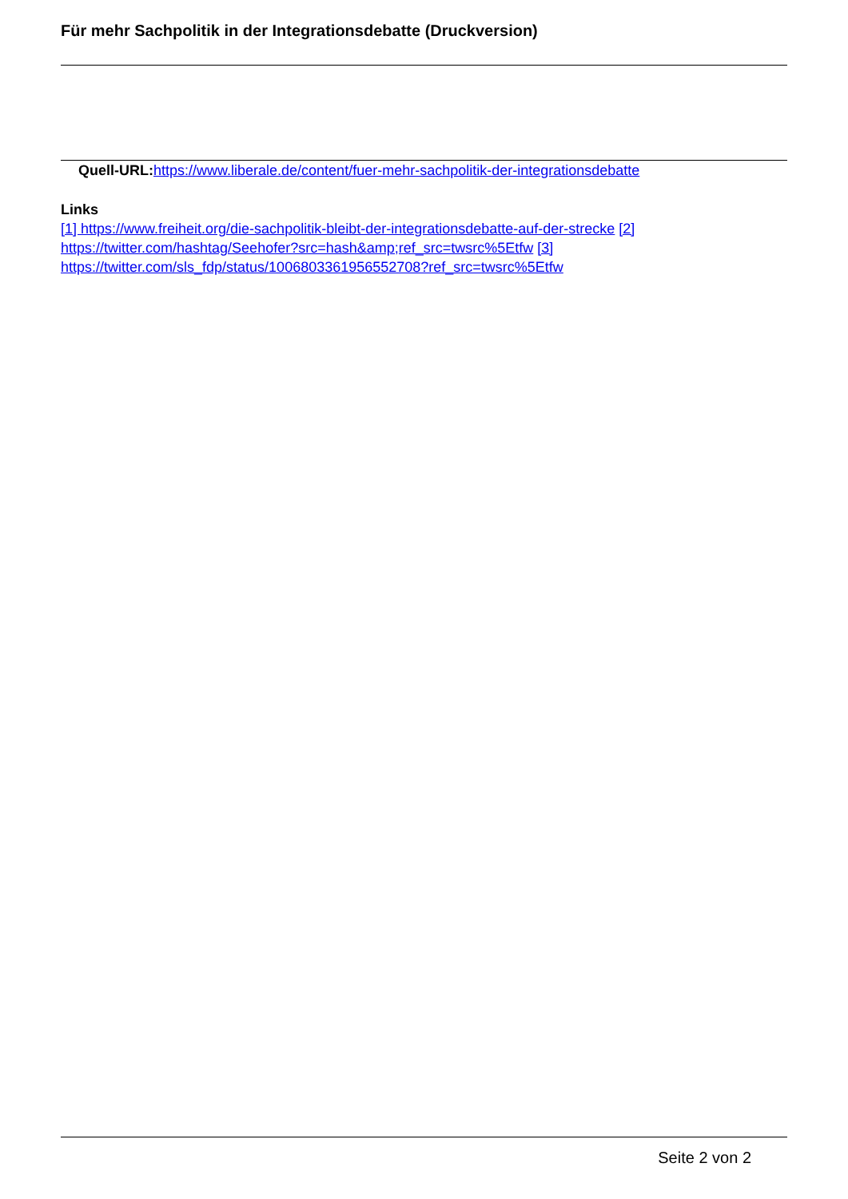Für mehr Sachpolitik in der Integrationsdebatte (Druckversion)
Quell-URL: https://www.liberale.de/content/fuer-mehr-sachpolitik-der-integrationsdebatte
Links
[1] https://www.freiheit.org/die-sachpolitik-bleibt-der-integrationsdebatte-auf-der-strecke [2] https://twitter.com/hashtag/Seehofer?src=hash&amp;ref_src=twsrc%5Etfw [3] https://twitter.com/sls_fdp/status/1006803361956552708?ref_src=twsrc%5Etfw
Seite 2 von 2